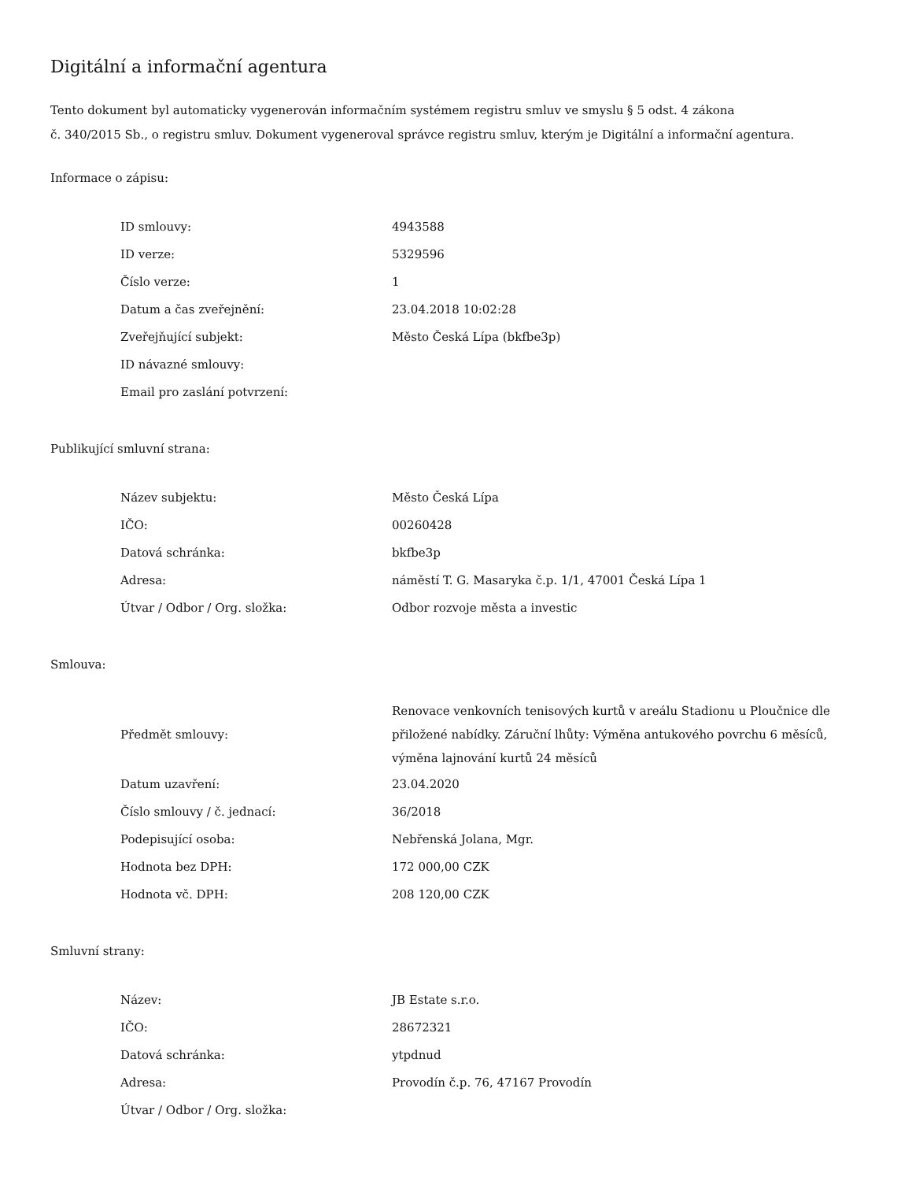Digitální a informační agentura
Tento dokument byl automaticky vygenerován informačním systémem registru smluv ve smyslu § 5 odst. 4 zákona
č. 340/2015 Sb., o registru smluv. Dokument vygeneroval správce registru smluv, kterým je Digitální a informační agentura.
Informace o zápisu:
| ID smlouvy: | 4943588 |
| ID verze: | 5329596 |
| Číslo verze: | 1 |
| Datum a čas zveřejnění: | 23.04.2018 10:02:28 |
| Zveřejňující subjekt: | Město Česká Lípa (bkfbe3p) |
| ID návazné smlouvy: | |
| Email pro zaslání potvrzení: | |
Publikující smluvní strana:
| Název subjektu: | Město Česká Lípa |
| IČO: | 00260428 |
| Datová schránka: | bkfbe3p |
| Adresa: | náměstí T. G. Masaryka č.p. 1/1, 47001 Česká Lípa 1 |
| Útvar / Odbor / Org. složka: | Odbor rozvoje města a investic |
Smlouva:
| Předmět smlouvy: | Renovace venkovních tenisových kurtů v areálu Stadionu u Ploučnice dle přiložené nabídky. Záruční lhůty: Výměna antukového povrchu 6 měsíců, výměna lajnování kurtů 24 měsíců |
| Datum uzavření: | 23.04.2020 |
| Číslo smlouvy / č. jednací: | 36/2018 |
| Podepisující osoba: | Nebřenská Jolana, Mgr. |
| Hodnota bez DPH: | 172 000,00 CZK |
| Hodnota vč. DPH: | 208 120,00 CZK |
Smluvní strany:
| Název: | JB Estate s.r.o. |
| IČO: | 28672321 |
| Datová schránka: | ytpdnud |
| Adresa: | Provodín č.p. 76, 47167 Provodín |
| Útvar / Odbor / Org. složka: | |